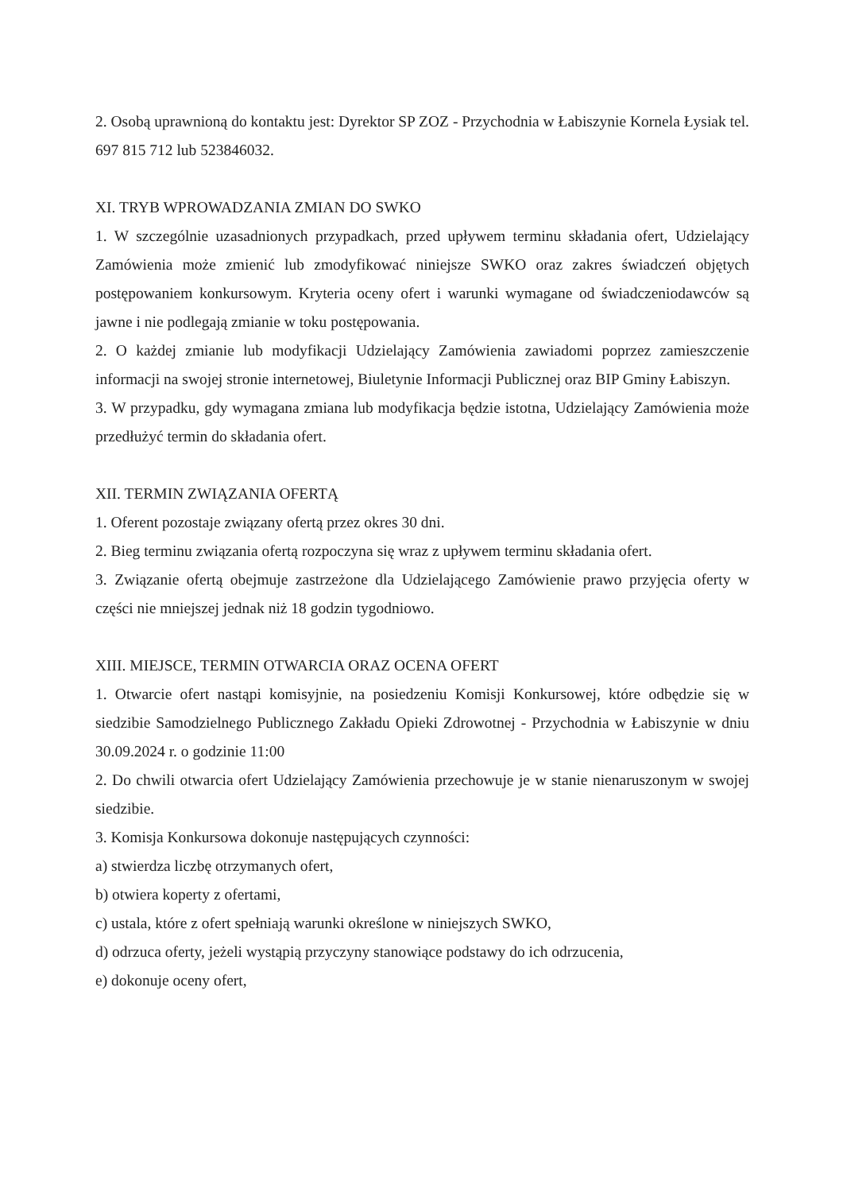2. Osobą uprawnioną do kontaktu jest: Dyrektor SP ZOZ - Przychodnia w Łabiszynie Kornela Łysiak tel. 697 815 712 lub 523846032.
XI. TRYB WPROWADZANIA ZMIAN DO SWKO
1. W szczególnie uzasadnionych przypadkach, przed upływem terminu składania ofert, Udzielający Zamówienia może zmienić lub zmodyfikować niniejsze SWKO oraz zakres świadczeń objętych postępowaniem konkursowym. Kryteria oceny ofert i warunki wymagane od świadczeniodawców są jawne i nie podlegają zmianie w toku postępowania.
2. O każdej zmianie lub modyfikacji Udzielający Zamówienia zawiadomi poprzez zamieszczenie informacji na swojej stronie internetowej, Biuletynie Informacji Publicznej oraz BIP Gminy Łabiszyn.
3. W przypadku, gdy wymagana zmiana lub modyfikacja będzie istotna, Udzielający Zamówienia może przedłużyć termin do składania ofert.
XII. TERMIN ZWIĄZANIA OFERTĄ
1. Oferent pozostaje związany ofertą przez okres 30 dni.
2. Bieg terminu związania ofertą rozpoczyna się wraz z upływem terminu składania ofert.
3. Związanie ofertą obejmuje zastrzeżone dla Udzielającego Zamówienie prawo przyjęcia oferty w części nie mniejszej jednak niż 18 godzin tygodniowo.
XIII. MIEJSCE, TERMIN OTWARCIA ORAZ OCENA OFERT
1. Otwarcie ofert nastąpi komisyjnie, na posiedzeniu Komisji Konkursowej, które odbędzie się w siedzibie Samodzielnego Publicznego Zakładu Opieki Zdrowotnej - Przychodnia w Łabiszynie w dniu 30.09.2024 r. o godzinie 11:00
2. Do chwili otwarcia ofert Udzielający Zamówienia przechowuje je w stanie nienaruszonym w swojej siedzibie.
3. Komisja Konkursowa dokonuje następujących czynności:
a) stwierdza liczbę otrzymanych ofert,
b) otwiera koperty z ofertami,
c) ustala, które z ofert spełniają warunki określone w niniejszych SWKO,
d) odrzuca oferty, jeżeli wystąpią przyczyny stanowiące podstawy do ich odrzucenia,
e) dokonuje oceny ofert,